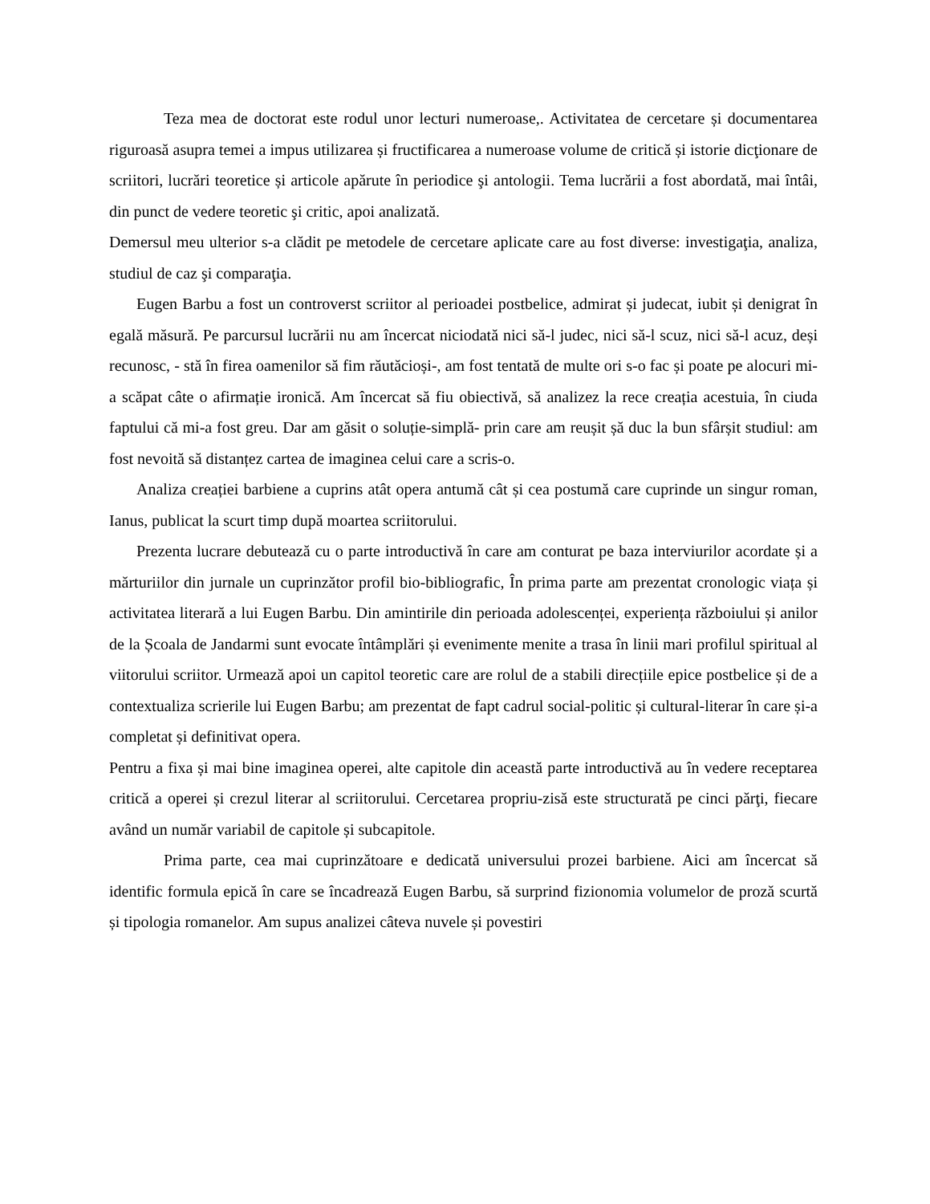Teza mea de doctorat este rodul unor lecturi numeroase,. Activitatea de cercetare și documentarea riguroasă asupra temei a impus utilizarea și fructificarea a numeroase volume de critică și istorie dicţionare de scriitori, lucrări teoretice și articole apărute în periodice şi antologii. Tema lucrării a fost abordată, mai întâi, din punct de vedere teoretic şi critic, apoi analizată.
Demersul meu ulterior s-a clădit pe metodele de cercetare aplicate care au fost diverse: investigaţia, analiza, studiul de caz şi comparaţia.
Eugen Barbu a fost un controverst scriitor al perioadei postbelice, admirat și judecat, iubit și denigrat în egală măsură. Pe parcursul lucrării nu am încercat niciodată nici să-l judec, nici să-l scuz, nici să-l acuz, deși recunosc, - stă în firea oamenilor să fim răutăcioși-, am fost tentată de multe ori s-o fac și poate pe alocuri mi-a scăpat câte o afirmație ironică. Am încercat să fiu obiectivă, să analizez la rece creația acestuia, în ciuda faptului că mi-a fost greu. Dar am găsit o soluție-simplă- prin care am reușit șă duc la bun sfârșit studiul: am fost nevoită să distanțez cartea de imaginea celui care a scris-o.
Analiza creației barbiene a cuprins atât opera antumă cât și cea postumă care cuprinde un singur roman, Ianus, publicat la scurt timp după moartea scriitorului.
Prezenta lucrare debutează cu o parte introductivă în care am conturat pe baza interviurilor acordate și a mărturiilor din jurnale un cuprinzător profil bio-bibliografic, În prima parte am prezentat cronologic viața și activitatea literară a lui Eugen Barbu. Din amintirile din perioada adolescenței, experiența războiului și anilor de la Școala de Jandarmi sunt evocate întâmplări și evenimente menite a trasa în linii mari profilul spiritual al viitorului scriitor. Urmează apoi un capitol teoretic care are rolul de a stabili direcțiile epice postbelice și de a contextualiza scrierile lui Eugen Barbu; am prezentat de fapt cadrul social-politic și cultural-literar în care și-a completat și definitivat opera.
Pentru a fixa și mai bine imaginea operei, alte capitole din această parte introductivă au în vedere receptarea critică a operei și crezul literar al scriitorului. Cercetarea propriu-zisă este structurată pe cinci părţi, fiecare având un număr variabil de capitole și subcapitole.
Prima parte, cea mai cuprinzătoare e dedicată universului prozei barbiene. Aici am încercat să identific formula epică în care se încadrează Eugen Barbu, să surprind fizionomia volumelor de proză scurtă și tipologia romanelor. Am supus analizei câteva nuvele și povestiri